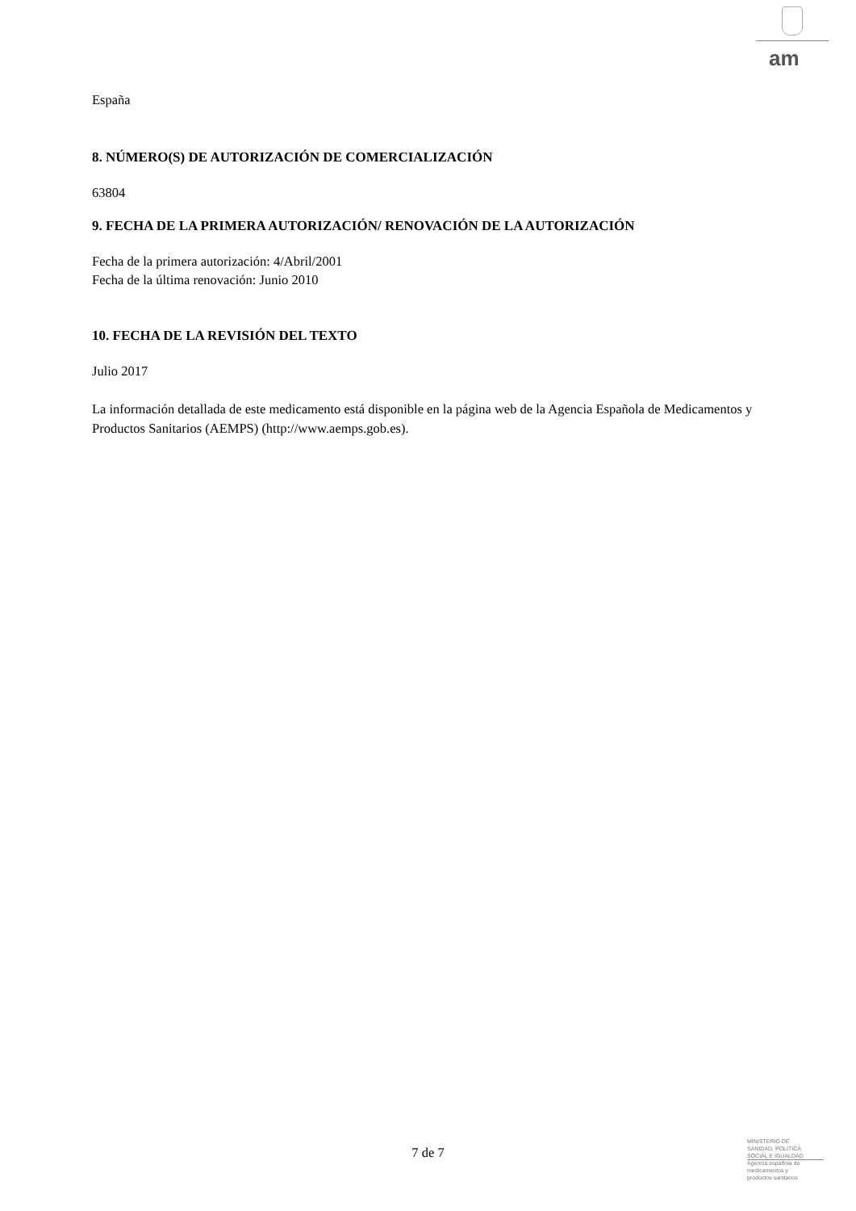am
España
8. NÚMERO(S) DE AUTORIZACIÓN DE COMERCIALIZACIÓN
63804
9. FECHA DE LA PRIMERA AUTORIZACIÓN/ RENOVACIÓN DE LA AUTORIZACIÓN
Fecha de la primera autorización: 4/Abril/2001
Fecha de la última renovación: Junio 2010
10. FECHA DE LA REVISIÓN DEL TEXTO
Julio 2017
La información detallada de este medicamento está disponible en la página web de la Agencia Española de Medicamentos y Productos Sanitarios (AEMPS) (http://www.aemps.gob.es).
7 de 7
MINISTERIO DE
SANIDAD, POLITICA
SOCIAL E IGUALDAD
Agencia española de
medicamentos y
productos sanitarios